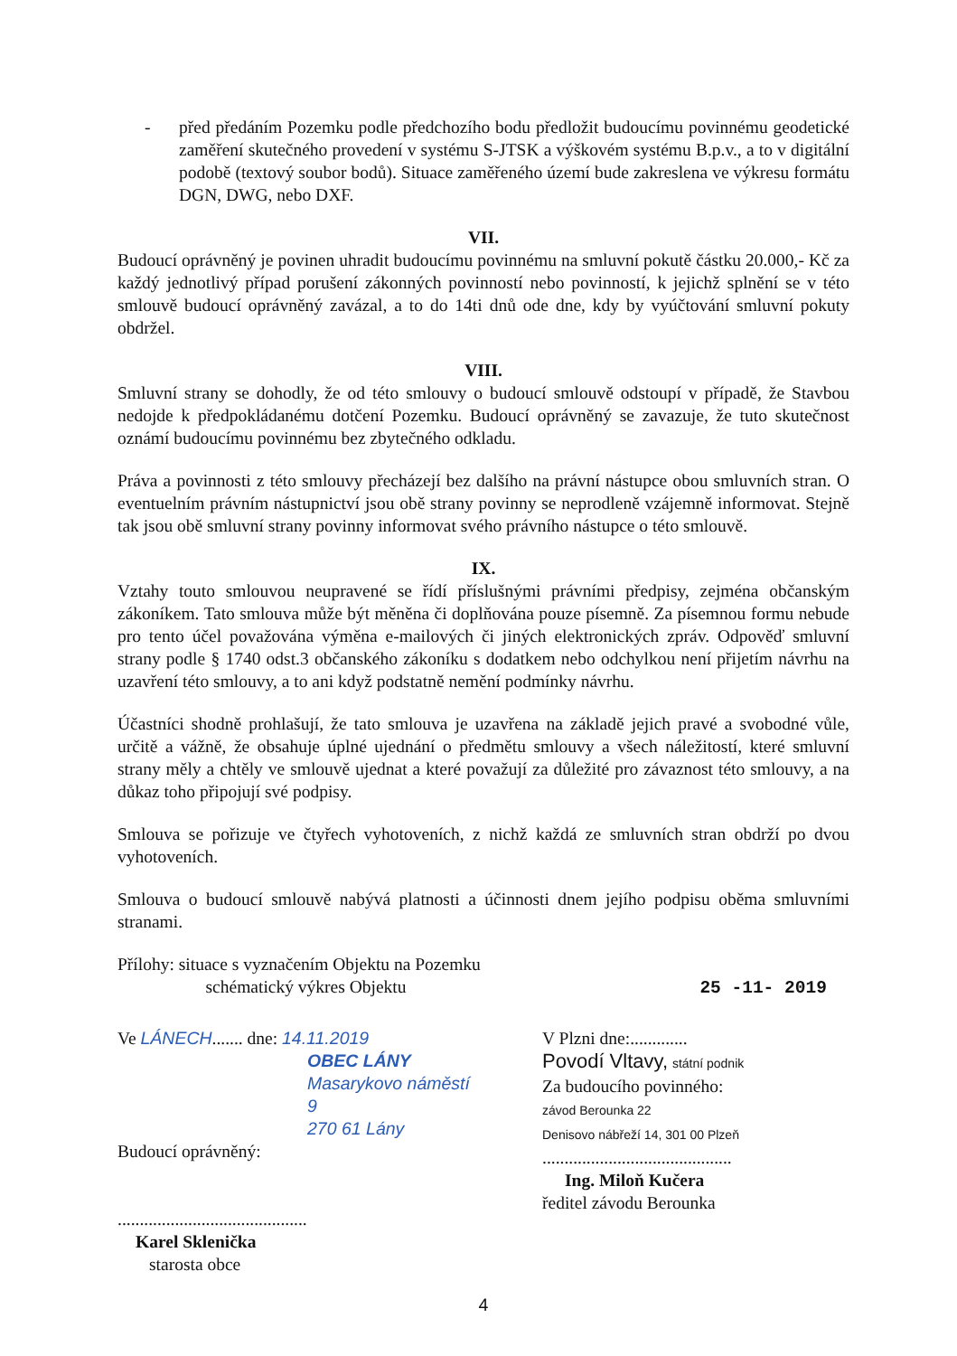- před předáním Pozemku podle předchozího bodu předložit budoucímu povinnému geodetické zaměření skutečného provedení v systému S-JTSK a výškovém systému B.p.v., a to v digitální podobě (textový soubor bodů). Situace zaměřeného území bude zakreslena ve výkresu formátu DGN, DWG, nebo DXF.
VII.
Budoucí oprávněný je povinen uhradit budoucímu povinnému na smluvní pokutě částku 20.000,- Kč za každý jednotlivý případ porušení zákonných povinností nebo povinností, k jejichž splnění se v této smlouvě budoucí oprávněný zavázal, a to do 14ti dnů ode dne, kdy by vyúčtování smluvní pokuty obdržel.
VIII.
Smluvní strany se dohodly, že od této smlouvy o budoucí smlouvě odstoupí v případě, že Stavbou nedojde k předpokládanému dotčení Pozemku. Budoucí oprávněný se zavazuje, že tuto skutečnost oznámí budoucímu povinnému bez zbytečného odkladu.
Práva a povinnosti z této smlouvy přecházejí bez dalšího na právní nástupce obou smluvních stran. O eventuelním právním nástupnictví jsou obě strany povinny se neprodleně vzájemně informovat. Stejně tak jsou obě smluvní strany povinny informovat svého právního nástupce o této smlouvě.
IX.
Vztahy touto smlouvou neupravené se řídí příslušnými právními předpisy, zejména občanským zákoníkem. Tato smlouva může být měněna či doplňována pouze písemně. Za písemnou formu nebude pro tento účel považována výměna e-mailových či jiných elektronických zpráv. Odpověď smluvní strany podle § 1740 odst.3 občanského zákoníku s dodatkem nebo odchylkou není přijetím návrhu na uzavření této smlouvy, a to ani když podstatně nemění podmínky návrhu.
Účastníci shodně prohlašují, že tato smlouva je uzavřena na základě jejich pravé a svobodné vůle, určitě a vážně, že obsahuje úplné ujednání o předmětu smlouvy a všech náležitostí, které smluvní strany měly a chtěly ve smlouvě ujednat a které považují za důležité pro závaznost této smlouvy, a na důkaz toho připojují své podpisy.
Smlouva se pořizuje ve čtyřech vyhotoveních, z nichž každá ze smluvních stran obdrží po dvou vyhotoveních.
Smlouva o budoucí smlouvě nabývá platnosti a účinnosti dnem jejího podpisu oběma smluvními stranami.
Přílohy: situace s vyznačením Objektu na Pozemku
schématický výkres Objektu 25 -11- 2019
Ve LÁNECH....... dne: 14.11.2019
OBEC LÁNY
Masarykovo náměstí 9
270 61 Lány
Budoucí oprávněný:
...........................................
Karel Sklenička
starosta obce
V Plzni dne:.............
Povodí Vltavy, státní podnik
Za budoucího povinného:
závod Berounka 22
Denisovo nábřeží 14, 301 00 Plzeň
...........................................
Ing. Miloň Kučera
ředitel závodu Berounka
4